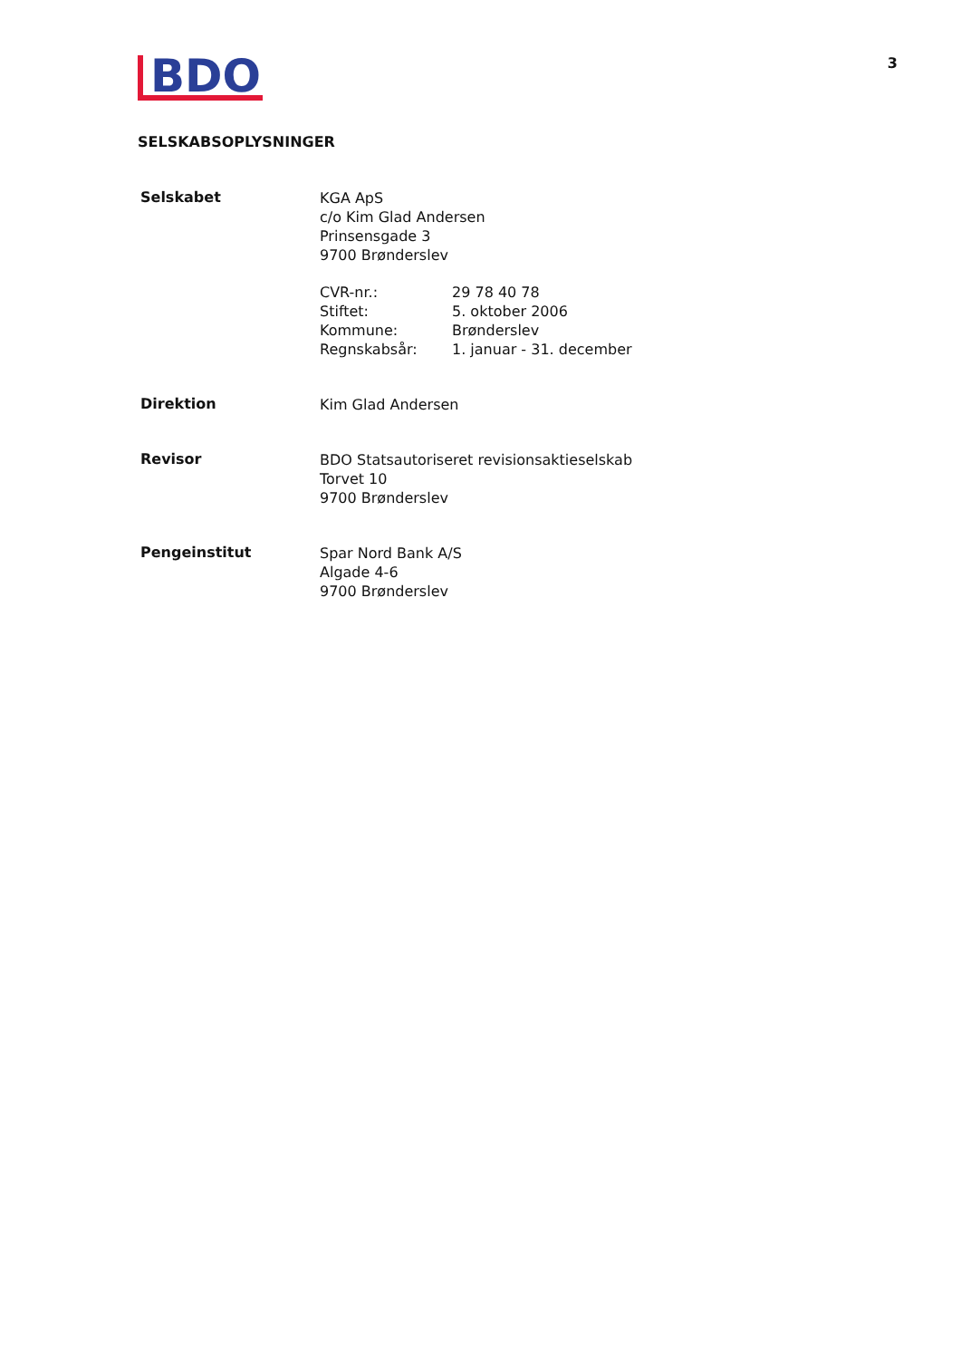3
BDO
SELSKABSOPLYSNINGER
Selskabet
KGA ApS
c/o Kim Glad Andersen
Prinsensgade 3
9700 Brønderslev
| CVR-nr.: | 29 78 40 78 |
| Stiftet: | 5. oktober 2006 |
| Kommune: | Brønderslev |
| Regnskabsår: | 1. januar - 31. december |
Direktion
Kim Glad Andersen
Revisor
BDO Statsautoriseret revisionsaktieselskab
Torvet 10
9700 Brønderslev
Pengeinstitut
Spar Nord Bank A/S
Algade 4-6
9700 Brønderslev